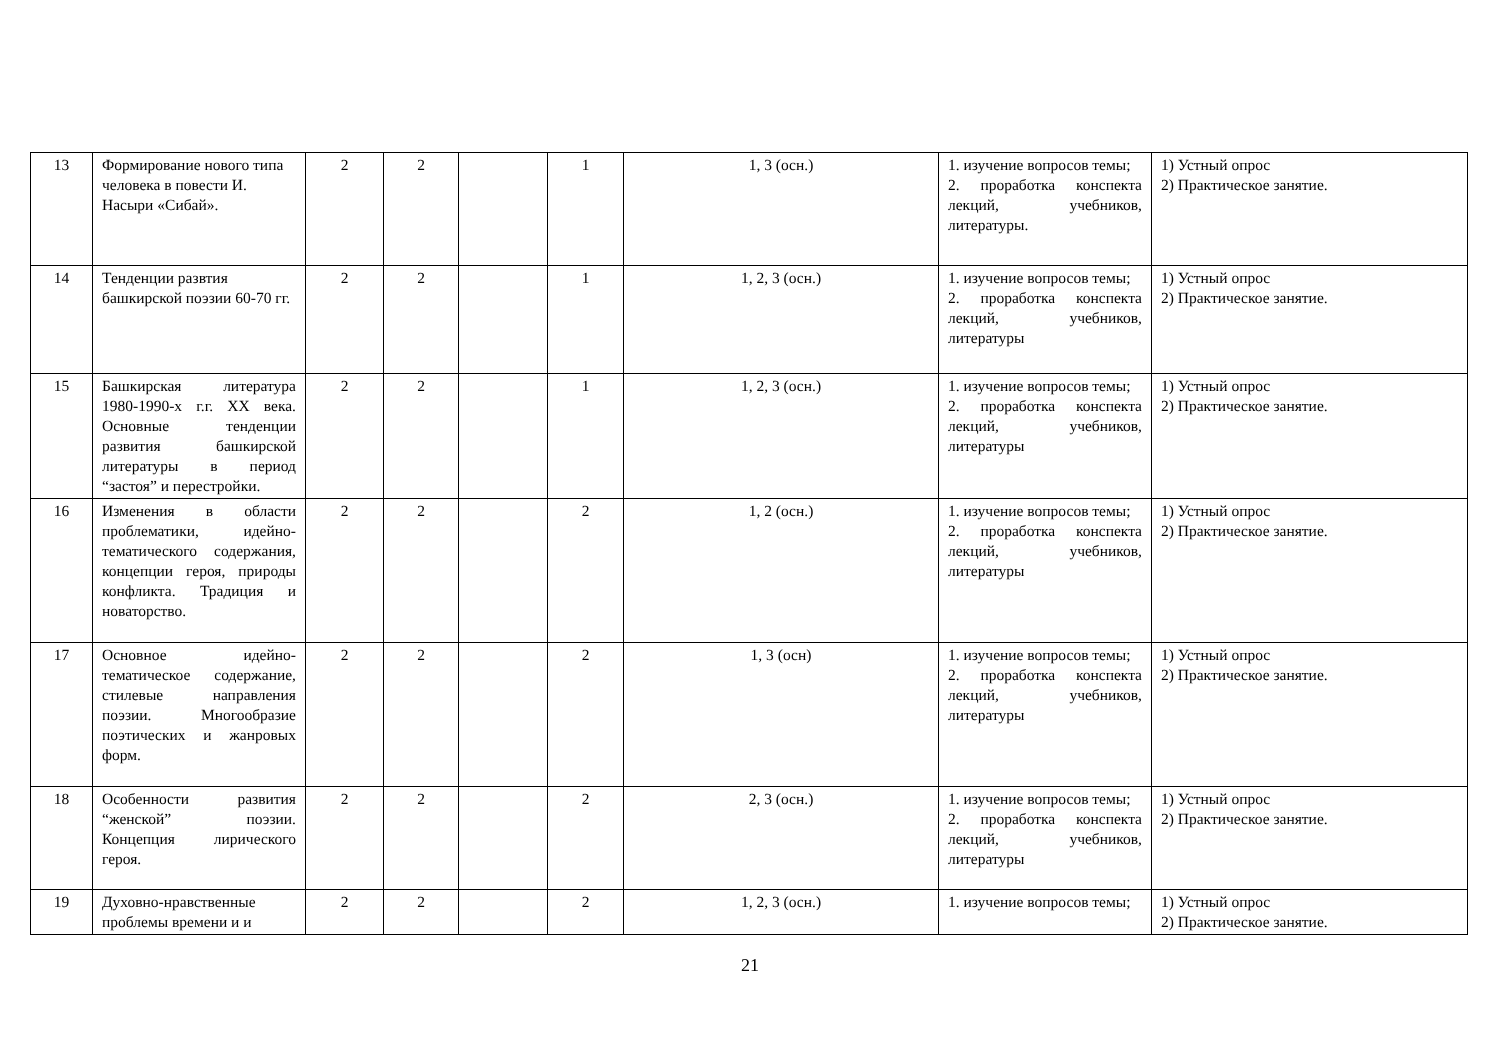| 13 | Формирование нового типа человека в повести И. Насыри «Сибай». | 2 | 2 | | 1 | 1, 3 (осн.) | 1. изучение вопросов темы; 2. проработка конспекта лекций, учебников, литературы. | 1) Устный опрос 2) Практическое занятие. |
| 14 | Тенденции развтия башкирской поэзии 60-70 гг. | 2 | 2 | | 1 | 1, 2, 3 (осн.) | 1. изучение вопросов темы; 2. проработка конспекта лекций, учебников, литературы | 1) Устный опрос 2) Практическое занятие. |
| 15 | Башкирская литература 1980-1990-х г.г. ХХ века. Основные тенденции развития башкирской литературы в период “застоя” и перестройки. | 2 | 2 | | 1 | 1, 2, 3 (осн.) | 1. изучение вопросов темы; 2. проработка конспекта лекций, учебников, литературы | 1) Устный опрос 2) Практическое занятие. |
| 16 | Изменения в области проблематики, идейно-тематического содержания, концепции героя, природы конфликта. Традиция и новаторство. | 2 | 2 | | 2 | 1, 2 (осн.) | 1. изучение вопросов темы; 2. проработка конспекта лекций, учебников, литературы | 1) Устный опрос 2) Практическое занятие. |
| 17 | Основное идейно-тематическое содержание, стилевые направления поэзии. Многообразие поэтических и жанровых форм. | 2 | 2 | | 2 | 1, 3 (осн) | 1. изучение вопросов темы; 2. проработка конспекта лекций, учебников, литературы | 1) Устный опрос 2) Практическое занятие. |
| 18 | Особенности развития “женской” поэзии. Концепция лирического героя. | 2 | 2 | | 2 | 2, 3 (осн.) | 1. изучение вопросов темы; 2. проработка конспекта лекций, учебников, литературы | 1) Устный опрос 2) Практическое занятие. |
| 19 | Духовно-нравственные проблемы времени и и | 2 | 2 | | 2 | 1, 2, 3 (осн.) | 1. изучение вопросов темы; | 1) Устный опрос 2) Практическое занятие. |
21